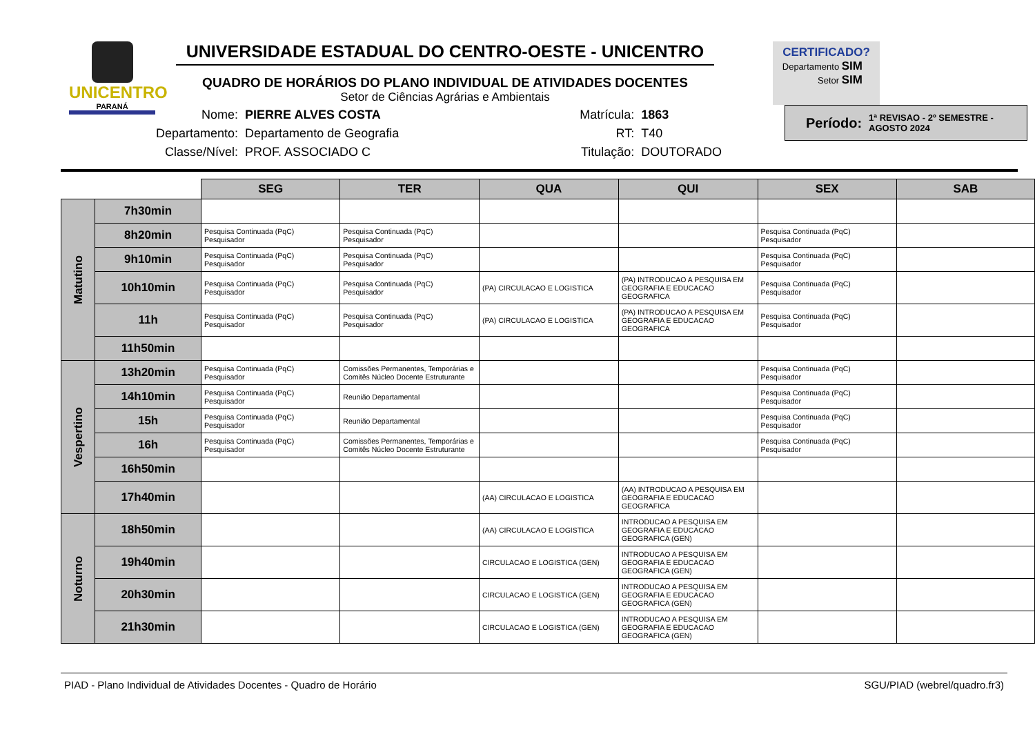UNICENTRO
PARANÁ
UNIVERSIDADE ESTADUAL DO CENTRO-OESTE - UNICENTRO
QUADRO DE HORÁRIOS DO PLANO INDIVIDUAL DE ATIVIDADES DOCENTES
Setor de Ciências Agrárias e Ambientais
CERTIFICADO?
Departamento SIM
Setor SIM
| Nome: | PIERRE ALVES COSTA |
| Departamento: | Departamento de Geografia |
| Classe/Nível: | PROF. ASSOCIADO C |
| Matrícula: | 1863 |
| RT: | T40 |
| Titulação: | DOUTORADO |
Período: 1ª REVISAO - 2º SEMESTRE - AGOSTO 2024
| | | SEG | TER | QUA | QUI | SEX | SAB |
| --- | --- | --- | --- | --- | --- | --- | --- |
| Matutino | 7h30min | | | | | | |
| | 8h20min | Pesquisa Continuada (PqC) Pesquisador | Pesquisa Continuada (PqC) Pesquisador | | | Pesquisa Continuada (PqC) Pesquisador | |
| | 9h10min | Pesquisa Continuada (PqC) Pesquisador | Pesquisa Continuada (PqC) Pesquisador | | | Pesquisa Continuada (PqC) Pesquisador | |
| | 10h10min | Pesquisa Continuada (PqC) Pesquisador | Pesquisa Continuada (PqC) Pesquisador | (PA) CIRCULACAO E LOGISTICA | (PA) INTRODUCAO A PESQUISA EM GEOGRAFIA E EDUCACAO GEOGRAFICA | Pesquisa Continuada (PqC) Pesquisador | |
| | 11h | Pesquisa Continuada (PqC) Pesquisador | Pesquisa Continuada (PqC) Pesquisador | (PA) CIRCULACAO E LOGISTICA | (PA) INTRODUCAO A PESQUISA EM GEOGRAFIA E EDUCACAO GEOGRAFICA | Pesquisa Continuada (PqC) Pesquisador | |
| | 11h50min | | | | | | |
| Vespertino | 13h20min | Pesquisa Continuada (PqC) Pesquisador | Comissões Permanentes, Temporárias e Comitês Núcleo Docente Estruturante | | | Pesquisa Continuada (PqC) Pesquisador | |
| | 14h10min | Pesquisa Continuada (PqC) Pesquisador | Reunião Departamental | | | Pesquisa Continuada (PqC) Pesquisador | |
| | 15h | Pesquisa Continuada (PqC) Pesquisador | Reunião Departamental | | | Pesquisa Continuada (PqC) Pesquisador | |
| | 16h | Pesquisa Continuada (PqC) Pesquisador | Comissões Permanentes, Temporárias e Comitês Núcleo Docente Estruturante | | | Pesquisa Continuada (PqC) Pesquisador | |
| | 16h50min | | | | | | |
| | 17h40min | | | (AA) CIRCULACAO E LOGISTICA | (AA) INTRODUCAO A PESQUISA EM GEOGRAFIA E EDUCACAO GEOGRAFICA | | |
| Noturno | 18h50min | | | (AA) CIRCULACAO E LOGISTICA | INTRODUCAO A PESQUISA EM GEOGRAFIA E EDUCACAO GEOGRAFICA (GEN) | | |
| | 19h40min | | | CIRCULACAO E LOGISTICA (GEN) | INTRODUCAO A PESQUISA EM GEOGRAFIA E EDUCACAO GEOGRAFICA (GEN) | | |
| | 20h30min | | | CIRCULACAO E LOGISTICA (GEN) | INTRODUCAO A PESQUISA EM GEOGRAFIA E EDUCACAO GEOGRAFICA (GEN) | | |
| | 21h30min | | | CIRCULACAO E LOGISTICA (GEN) | INTRODUCAO A PESQUISA EM GEOGRAFIA E EDUCACAO GEOGRAFICA (GEN) | | |
PIAD - Plano Individual de Atividades Docentes - Quadro de Horário SGU/PIAD (webrel/quadro.fr3)